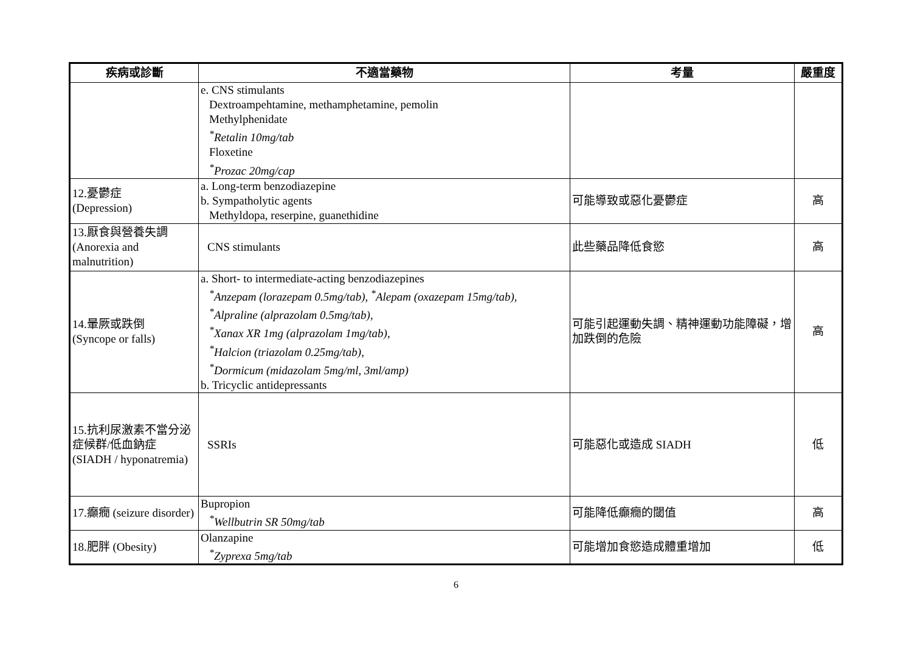| 疾病或診斷 | 不適當藥物 | 考量 | 嚴重度 |
| --- | --- | --- | --- |
| | e. CNS stimulants Dextroampehtamine, methamphetamine, pemolin Methylphenidate <sup>*</sup> Retalin 10mg/tab Floxetine <sup>*</sup> Prozac 20mg/cap | | |
| 12.憂鬱症 (Depression) | a. Long-term benzodiazepine b. Sympatholytic agents Methyldopa, reserpine, guanethidine | 可能導致或惡化憂鬱症 | 高 |
| 13.厭食與營養失調 (Anorexia and malnutrition) | CNS stimulants | 此些藥品降低食慾 | 高 |
| 14.暈厥或跌倒 (Syncope or falls) | a. Short- to intermediate-acting benzodiazepines <sup>*</sup> Anzepam (lorazepam 0.5mg/tab), <sup>*</sup>Alepam (oxazepam 15mg/tab), <sup>*</sup> Alpraline (alprazolam 0.5mg/tab), <sup>*</sup> Xanax XR 1mg (alprazolam 1mg/tab), <sup>*</sup> Halcion (triazolam 0.25mg/tab), <sup>*</sup> Dormicum (midazolam 5mg/ml, 3ml/amp) b. Tricyclic antidepressants | 可能引起運動失調、精神運動功能障礙，增加跌倒的危險 | 高 |
| 15.抗利尿激素不當分泌症候群/低血鈉症 (SIADH / hyponatremia) | SSRIs | 可能惡化或造成 SIADH | 低 |
| 17.癲癇 (seizure disorder) | Bupropion <sup>*</sup> Wellbutrin SR 50mg/tab | 可能降低癲癇的閾值 | 高 |
| 18.肥胖 (Obesity) | Olanzapine <sup>*</sup> Zyprexa 5mg/tab | 可能增加食慾造成體重增加 | 低 |
6